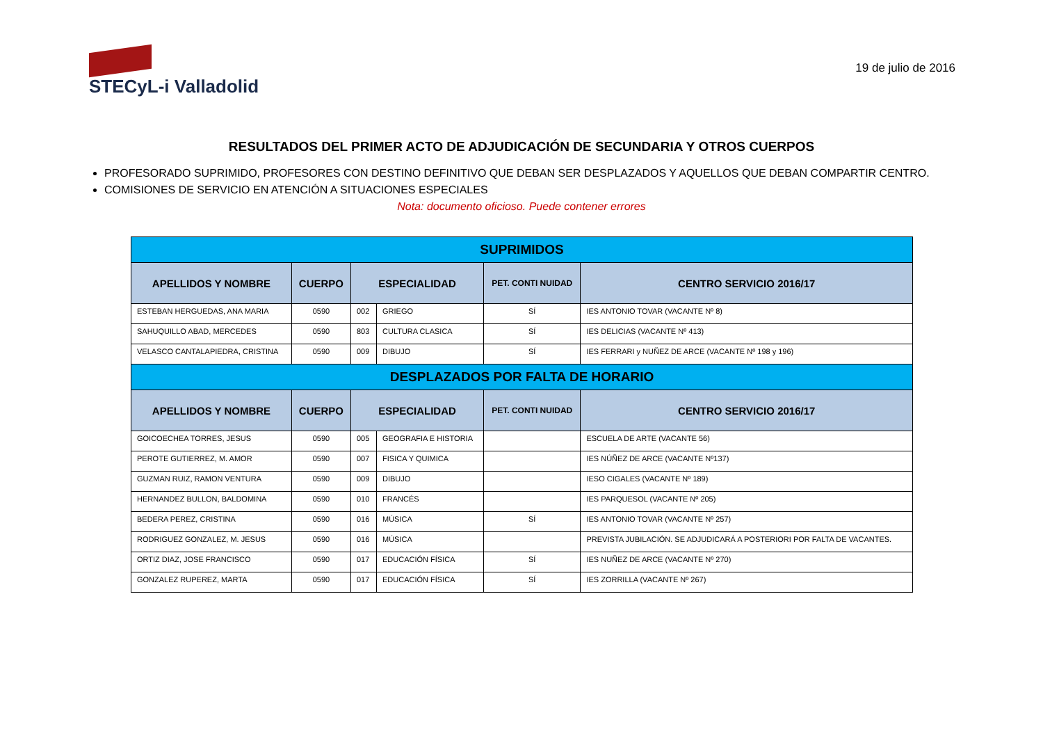STECyL-i Valladolid
19 de julio de 2016
RESULTADOS DEL PRIMER ACTO DE ADJUDICACIÓN DE SECUNDARIA Y OTROS CUERPOS
PROFESORADO SUPRIMIDO, PROFESORES CON DESTINO DEFINITIVO QUE DEBAN SER DESPLAZADOS Y AQUELLOS QUE DEBAN COMPARTIR CENTRO.
COMISIONES DE SERVICIO EN ATENCIÓN A SITUACIONES ESPECIALES
Nota: documento oficioso. Puede contener errores
| SUPRIMIDOS | | | | | |
| APELLIDOS Y NOMBRE | CUERPO | ESPECIALIDAD | | PET. CONTI NUIDAD | CENTRO SERVICIO 2016/17 |
| ESTEBAN HERGUEDAS, ANA MARIA | 0590 | 002 | GRIEGO | SÍ | IES ANTONIO TOVAR (VACANTE Nº 8) |
| SAHUQUILLO ABAD, MERCEDES | 0590 | 803 | CULTURA CLASICA | SÍ | IES DELICIAS (VACANTE Nº 413) |
| VELASCO CANTALAPIEDRA, CRISTINA | 0590 | 009 | DIBUJO | SÍ | IES FERRARI y NUÑEZ DE ARCE (VACANTE Nº 198 y 196) |
| DESPLAZADOS POR FALTA DE HORARIO | | | | | |
| APELLIDOS Y NOMBRE | CUERPO | ESPECIALIDAD | | PET. CONTI NUIDAD | CENTRO SERVICIO 2016/17 |
| GOICOECHEA TORRES, JESUS | 0590 | 005 | GEOGRAFIA E HISTORIA | | ESCUELA DE ARTE (VACANTE 56) |
| PEROTE GUTIERREZ, M. AMOR | 0590 | 007 | FISICA Y QUIMICA | | IES NÚÑEZ DE ARCE (VACANTE Nº137) |
| GUZMAN RUIZ, RAMON VENTURA | 0590 | 009 | DIBUJO | | IESO CIGALES (VACANTE Nº 189) |
| HERNANDEZ BULLON, BALDOMINA | 0590 | 010 | FRANCÉS | | IES PARQUESOL (VACANTE Nº 205) |
| BEDERA PEREZ, CRISTINA | 0590 | 016 | MÚSICA | SÍ | IES ANTONIO TOVAR (VACANTE Nº 257) |
| RODRIGUEZ GONZALEZ, M. JESUS | 0590 | 016 | MÚSICA | | PREVISTA JUBILACIÓN. SE ADJUDICARÁ A POSTERIORI POR FALTA DE VACANTES. |
| ORTIZ DIAZ, JOSE FRANCISCO | 0590 | 017 | EDUCACIÓN FÍSICA | SÍ | IES NUÑEZ DE ARCE (VACANTE Nº 270) |
| GONZALEZ RUPEREZ, MARTA | 0590 | 017 | EDUCACIÓN FÍSICA | SÍ | IES ZORRILLA (VACANTE Nº 267) |